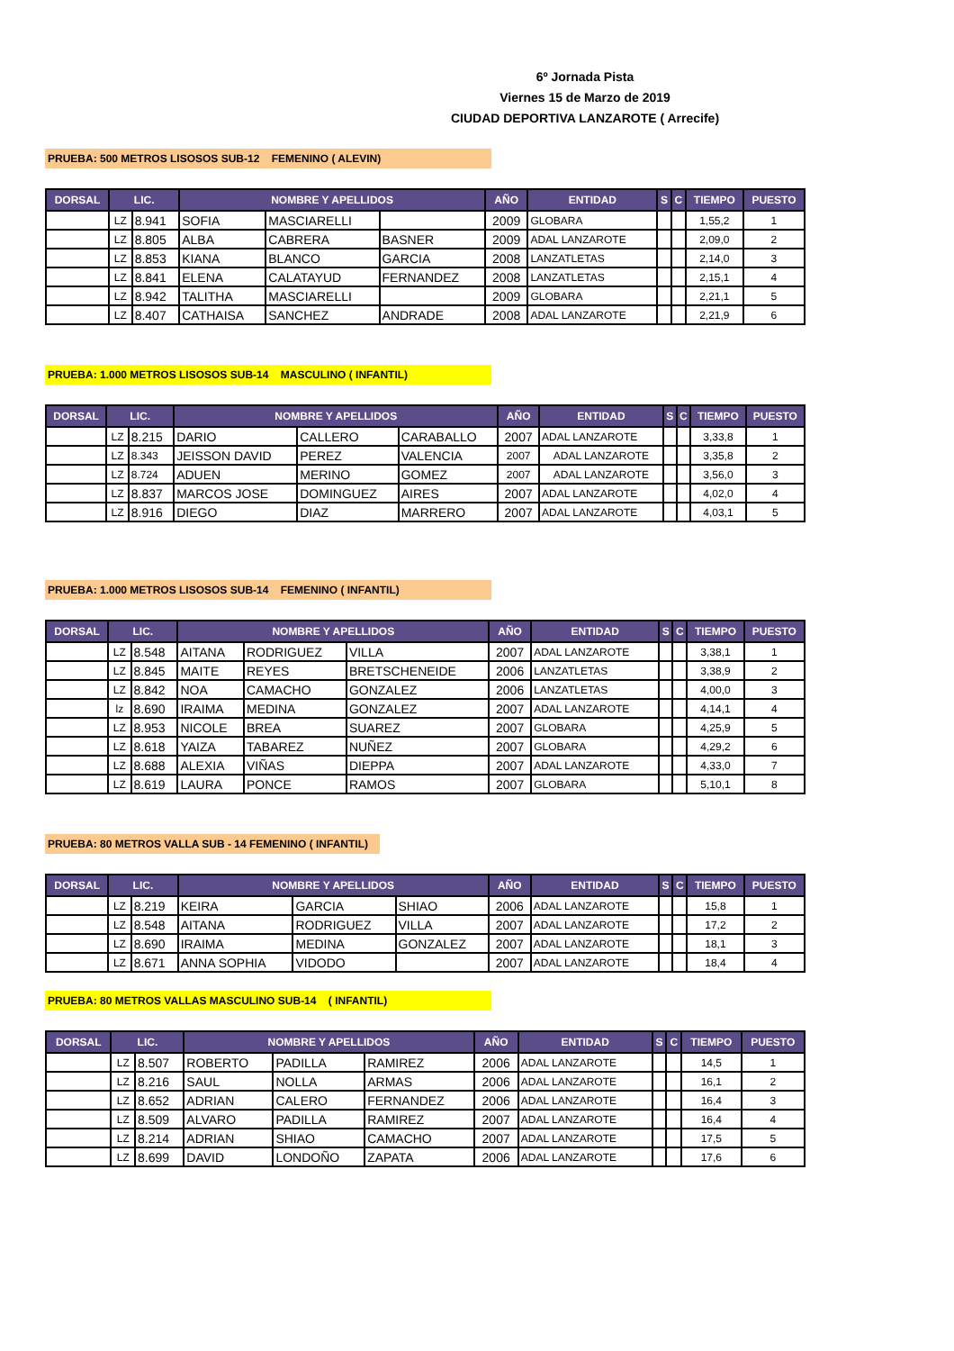6º Jornada Pista
Viernes 15 de Marzo de 2019
CIUDAD DEPORTIVA LANZAROTE ( Arrecife)
PRUEBA: 500 METROS LISOSOS SUB-12 FEMENINO ( ALEVIN)
| DORSAL | LIC. | | NOMBRE Y APELLIDOS | | | AÑO | ENTIDAD | S | C | TIEMPO | PUESTO |
| --- | --- | --- | --- | --- | --- | --- | --- | --- | --- | --- | --- |
| | LZ | 8.941 | SOFIA | MASCIARELLI | | 2009 | GLOBARA | | | 1,55,2 | 1 |
| | LZ | 8.805 | ALBA | CABRERA | BASNER | 2009 | ADAL LANZAROTE | | | 2,09,0 | 2 |
| | LZ | 8.853 | KIANA | BLANCO | GARCIA | 2008 | LANZATLETAS | | | 2,14,0 | 3 |
| | LZ | 8.841 | ELENA | CALATAYUD | FERNANDEZ | 2008 | LANZATLETAS | | | 2,15,1 | 4 |
| | LZ | 8.942 | TALITHA | MASCIARELLI | | 2009 | GLOBARA | | | 2,21,1 | 5 |
| | LZ | 8.407 | CATHAISA | SANCHEZ | ANDRADE | 2008 | ADAL LANZAROTE | | | 2,21,9 | 6 |
PRUEBA: 1.000 METROS LISOSOS SUB-14 MASCULINO ( INFANTIL)
| DORSAL | LIC. | | NOMBRE Y APELLIDOS | | | AÑO | ENTIDAD | S | C | TIEMPO | PUESTO |
| --- | --- | --- | --- | --- | --- | --- | --- | --- | --- | --- | --- |
| | LZ | 8.215 | DARIO | CALLERO | CARABALLO | 2007 | ADAL LANZAROTE | | | 3,33,8 | 1 |
| | LZ | 8.343 | JEISSON DAVID | PEREZ | VALENCIA | 2007 | ADAL LANZAROTE | | | 3,35,8 | 2 |
| | LZ | 8.724 | ADUEN | MERINO | GOMEZ | 2007 | ADAL LANZAROTE | | | 3,56,0 | 3 |
| | LZ | 8.837 | MARCOS JOSE | DOMINGUEZ | AIRES | 2007 | ADAL LANZAROTE | | | 4,02,0 | 4 |
| | LZ | 8.916 | DIEGO | DIAZ | MARRERO | 2007 | ADAL LANZAROTE | | | 4,03,1 | 5 |
PRUEBA: 1.000 METROS LISOSOS SUB-14 FEMENINO ( INFANTIL)
| DORSAL | LIC. | | NOMBRE Y APELLIDOS | | | AÑO | ENTIDAD | S | C | TIEMPO | PUESTO |
| --- | --- | --- | --- | --- | --- | --- | --- | --- | --- | --- | --- |
| | LZ | 8.548 | AITANA | RODRIGUEZ | VILLA | 2007 | ADAL LANZAROTE | | | 3,38,1 | 1 |
| | LZ | 8.845 | MAITE | REYES | BRETSCHENEIDE | 2006 | LANZATLETAS | | | 3,38,9 | 2 |
| | LZ | 8.842 | NOA | CAMACHO | GONZALEZ | 2006 | LANZATLETAS | | | 4,00,0 | 3 |
| | lz | 8.690 | IRAIMA | MEDINA | GONZALEZ | 2007 | ADAL LANZAROTE | | | 4,14,1 | 4 |
| | LZ | 8.953 | NICOLE | BREA | SUAREZ | 2007 | GLOBARA | | | 4,25,9 | 5 |
| | LZ | 8.618 | YAIZA | TABAREZ | NUÑEZ | 2007 | GLOBARA | | | 4,29,2 | 6 |
| | LZ | 8.688 | ALEXIA | VIÑAS | DIEPPA | 2007 | ADAL LANZAROTE | | | 4,33,0 | 7 |
| | LZ | 8.619 | LAURA | PONCE | RAMOS | 2007 | GLOBARA | | | 5,10,1 | 8 |
PRUEBA: 80 METROS VALLA SUB - 14 FEMENINO ( INFANTIL)
| DORSAL | LIC. | | NOMBRE Y APELLIDOS | | | AÑO | ENTIDAD | S | C | TIEMPO | PUESTO |
| --- | --- | --- | --- | --- | --- | --- | --- | --- | --- | --- | --- |
| | LZ | 8.219 | KEIRA | GARCIA | SHIAO | 2006 | ADAL LANZAROTE | | | 15,8 | 1 |
| | LZ | 8.548 | AITANA | RODRIGUEZ | VILLA | 2007 | ADAL LANZAROTE | | | 17,2 | 2 |
| | LZ | 8.690 | IRAIMA | MEDINA | GONZALEZ | 2007 | ADAL LANZAROTE | | | 18,1 | 3 |
| | LZ | 8.671 | ANNA SOPHIA | VIDODO | | 2007 | ADAL LANZAROTE | | | 18,4 | 4 |
PRUEBA: 80 METROS VALLAS MASCULINO SUB-14 ( INFANTIL)
| DORSAL | LIC. | | NOMBRE Y APELLIDOS | | | AÑO | ENTIDAD | S | C | TIEMPO | PUESTO |
| --- | --- | --- | --- | --- | --- | --- | --- | --- | --- | --- | --- |
| | LZ | 8.507 | ROBERTO | PADILLA | RAMIREZ | 2006 | ADAL LANZAROTE | | | 14,5 | 1 |
| | LZ | 8.216 | SAUL | NOLLA | ARMAS | 2006 | ADAL LANZAROTE | | | 16,1 | 2 |
| | LZ | 8.652 | ADRIAN | CALERO | FERNANDEZ | 2006 | ADAL LANZAROTE | | | 16,4 | 3 |
| | LZ | 8.509 | ALVARO | PADILLA | RAMIREZ | 2007 | ADAL LANZAROTE | | | 16,4 | 4 |
| | LZ | 8.214 | ADRIAN | SHIAO | CAMACHO | 2007 | ADAL LANZAROTE | | | 17,5 | 5 |
| | LZ | 8.699 | DAVID | LONDOÑO | ZAPATA | 2006 | ADAL LANZAROTE | | | 17,6 | 6 |